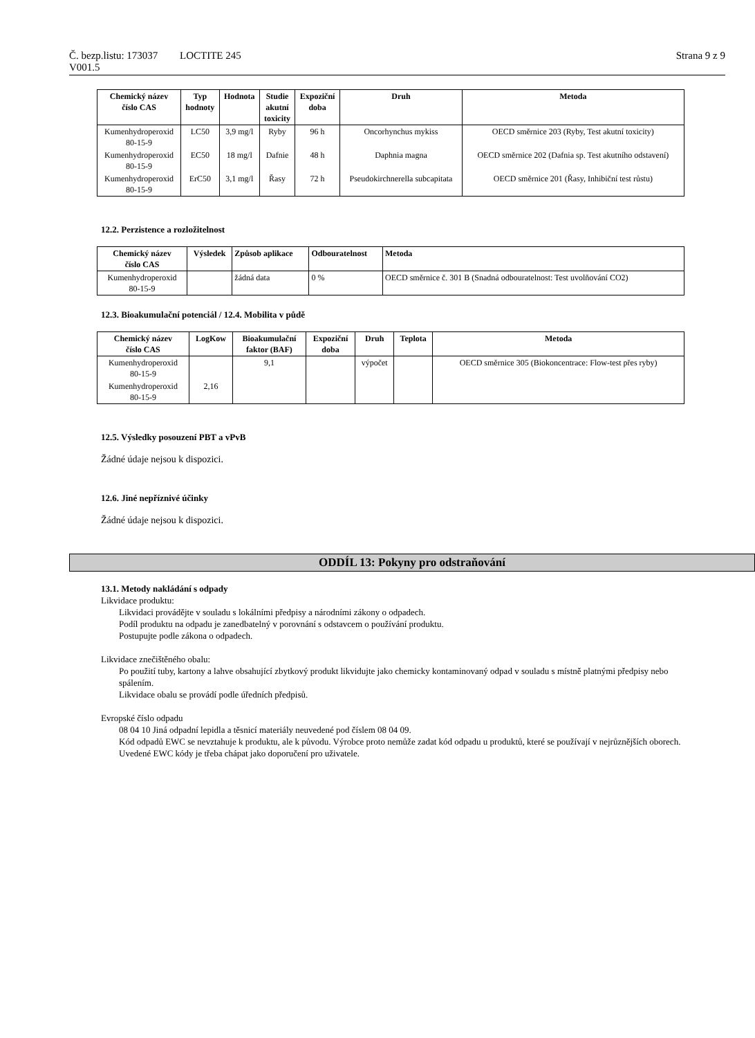Č. bezp.listu: 173037
V001.5
LOCTITE 245 Strana 9 z 9
| Chemický název číslo CAS | Typ hodnoty | Hodnota | Studie akutní toxicity | Expoziční doba | Druh | Metoda |
| --- | --- | --- | --- | --- | --- | --- |
| Kumenhydroperoxid 80-15-9 | LC50 | 3,9 mg/l | Ryby | 96 h | Oncorhynchus mykiss | OECD směrnice 203 (Ryby, Test akutní toxicity) |
| Kumenhydroperoxid 80-15-9 | EC50 | 18 mg/l | Dafnie | 48 h | Daphnia magna | OECD směrnice 202 (Dafnia sp. Test akutního odstavení) |
| Kumenhydroperoxid 80-15-9 | ErC50 | 3,1 mg/l | Řasy | 72 h | Pseudokirchnerella subcapitata | OECD směrnice 201 (Řasy, Inhibiční test růstu) |
12.2. Perzistence a rozložitelnost
| Chemický název číslo CAS | Výsledek | Způsob aplikace | Odbouratelnost | Metoda |
| --- | --- | --- | --- | --- |
| Kumenhydroperoxid 80-15-9 | | žádná data | 0 % | OECD směrnice č. 301 B (Snadná odbouratelnost: Test uvolňování CO2) |
12.3. Bioakumulační potenciál / 12.4. Mobilita v půdě
| Chemický název číslo CAS | LogKow | Bioakumulační faktor (BAF) | Expoziční doba | Druh | Teplota | Metoda |
| --- | --- | --- | --- | --- | --- | --- |
| Kumenhydroperoxid 80-15-9 | | 9,1 | | výpočet | | OECD směrnice 305 (Biokoncentrace: Flow-test přes ryby) |
| Kumenhydroperoxid 80-15-9 | 2,16 | | | | | |
12.5. Výsledky posouzení PBT a vPvB
Žádné údaje nejsou k dispozici.
12.6. Jiné nepříznivé účinky
Žádné údaje nejsou k dispozici.
ODDÍL 13: Pokyny pro odstraňování
13.1. Metody nakládání s odpady
Likvidace produktu:
Likvidaci provádějte v souladu s lokálními předpisy a národními zákony o odpadech.
Podíl produktu na odpadu je zanedbatelný v porovnání s odstavcem o používání produktu.
Postupujte podle zákona o odpadech.
Likvidace znečištěného obalu:
Po použití tuby, kartony a lahve obsahující zbytkový produkt likvidujte jako chemicky kontaminovaný odpad v souladu s místně platnými předpisy nebo spálením.
Likvidace obalu se provádí podle úředních předpisů.
Evropské číslo odpadu
08 04 10 Jiná odpadní lepidla a těsnicí materiály neuvedené pod číslem 08 04 09.
Kód odpadů EWC se nevztahuje k produktu, ale k původu. Výrobce proto nemůže zadat kód odpadu u produktů, které se používají v nejrůznějších oborech. Uvedené EWC kódy je třeba chápat jako doporučení pro uživatele.